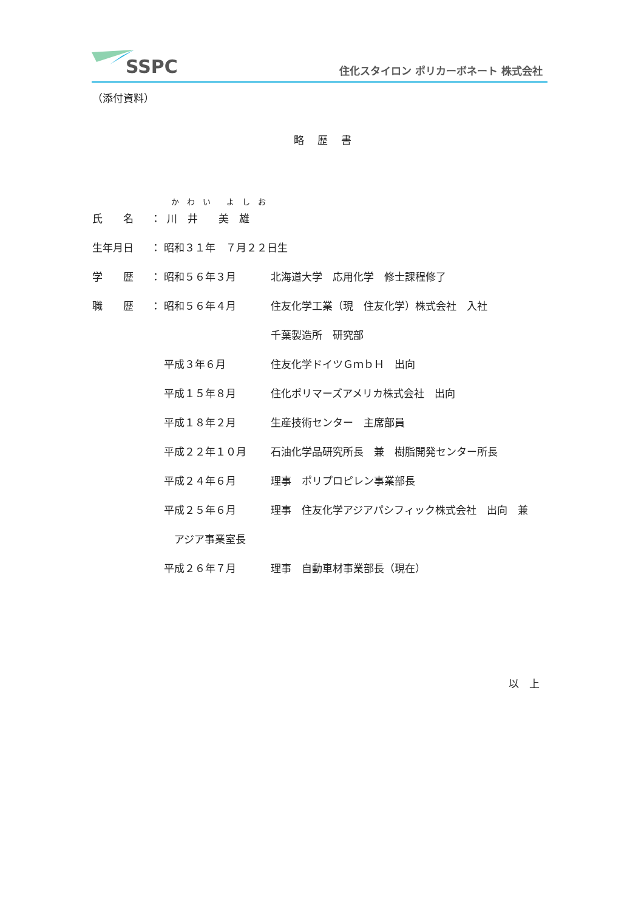SSPC
住化スタイロン ポリカーボネート 株式会社
（添付資料）
略歴書
| | | か わ い よ し お | |
| 氏 名 | ： | 川 井 美 雄 | |
| 生年月日 | ： | 昭和３１年 ７月２２日生 | |
| 学 歴 | ： | 昭和５６年３月 | 北海道大学 応用化学 修士課程修了 |
| 職 歴 | ： | 昭和５６年４月 | 住友化学工業（現 住友化学）株式会社 入社 |
| | | | 千葉製造所 研究部 |
| | | 平成３年６月 | 住友化学ドイツＧｍｂＨ 出向 |
| | | 平成１５年８月 | 住化ポリマーズアメリカ株式会社 出向 |
| | | 平成１８年２月 | 生産技術センター 主席部員 |
| | | 平成２２年１０月 | 石油化学品研究所長 兼 樹脂開発センター所長 |
| | | 平成２４年６月 | 理事 ポリプロピレン事業部長 |
| | | 平成２５年６月 | 理事 住友化学アジアパシフィック株式会社 出向 兼 |
| | | アジア事業室長 | |
| | | 平成２６年７月 | 理事 自動車材事業部長（現在） |
以　上